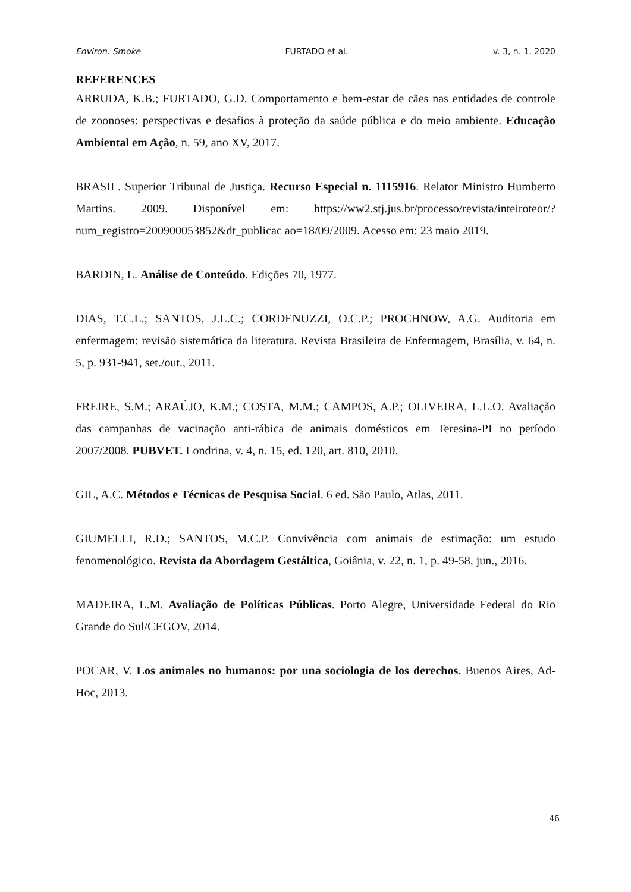Environ. Smoke FURTADO et al. v. 3, n. 1, 2020
REFERENCES
ARRUDA, K.B.; FURTADO, G.D. Comportamento e bem-estar de cães nas entidades de controle de zoonoses: perspectivas e desafios à proteção da saúde pública e do meio ambiente. Educação Ambiental em Ação, n. 59, ano XV, 2017.
BRASIL. Superior Tribunal de Justiça. Recurso Especial n. 1115916. Relator Ministro Humberto Martins. 2009. Disponível em: https://ww2.stj.jus.br/processo/revista/inteiroteor/?num_registro=200900053852&dt_publicac ao=18/09/2009. Acesso em: 23 maio 2019.
BARDIN, L. Análise de Conteúdo. Edições 70, 1977.
DIAS, T.C.L.; SANTOS, J.L.C.; CORDENUZZI, O.C.P.; PROCHNOW, A.G. Auditoria em enfermagem: revisão sistemática da literatura. Revista Brasileira de Enfermagem, Brasília, v. 64, n. 5, p. 931-941, set./out., 2011.
FREIRE, S.M.; ARAÚJO, K.M.; COSTA, M.M.; CAMPOS, A.P.; OLIVEIRA, L.L.O. Avaliação das campanhas de vacinação anti-rábica de animais domésticos em Teresina-PI no período 2007/2008. PUBVET. Londrina, v. 4, n. 15, ed. 120, art. 810, 2010.
GIL, A.C. Métodos e Técnicas de Pesquisa Social. 6 ed. São Paulo, Atlas, 2011.
GIUMELLI, R.D.; SANTOS, M.C.P. Convivência com animais de estimação: um estudo fenomenológico. Revista da Abordagem Gestáltica, Goiânia, v. 22, n. 1, p. 49-58, jun., 2016.
MADEIRA, L.M. Avaliação de Políticas Públicas. Porto Alegre, Universidade Federal do Rio Grande do Sul/CEGOV, 2014.
POCAR, V. Los animales no humanos: por una sociologia de los derechos. Buenos Aires, Ad-Hoc, 2013.
46